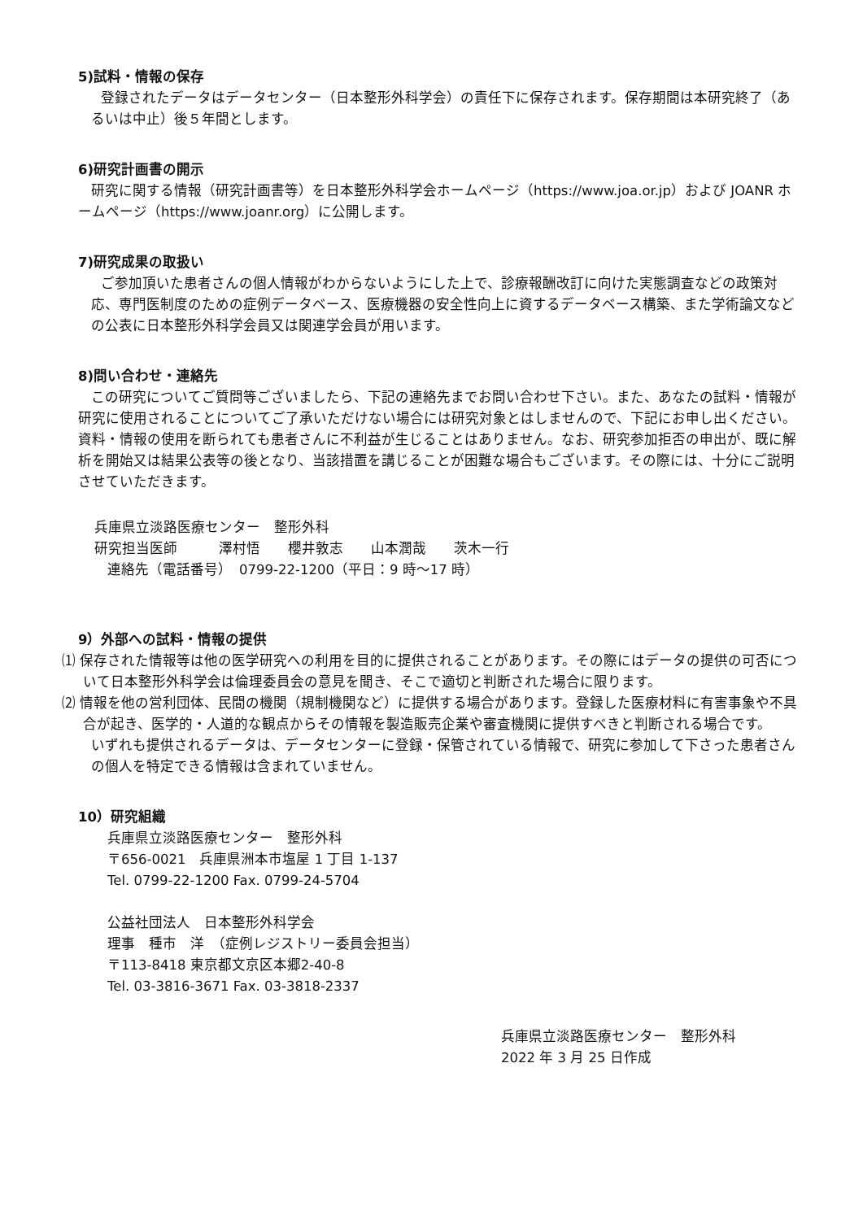5)試料・情報の保存
登録されたデータはデータセンター（日本整形外科学会）の責任下に保存されます。保存期間は本研究終了（あるいは中止）後５年間とします。
6)研究計画書の開示
研究に関する情報（研究計画書等）を日本整形外科学会ホームページ（https://www.joa.or.jp）および JOANR ホームページ（https://www.joanr.org）に公開します。
7)研究成果の取扱い
ご参加頂いた患者さんの個人情報がわからないようにした上で、診療報酬改訂に向けた実態調査などの政策対応、専門医制度のための症例データベース、医療機器の安全性向上に資するデータベース構築、また学術論文などの公表に日本整形外科学会員又は関連学会員が用います。
8)問い合わせ・連絡先
この研究についてご質問等ございましたら、下記の連絡先までお問い合わせ下さい。また、あなたの試料・情報が研究に使用されることについてご了承いただけない場合には研究対象とはしませんので、下記にお申し出ください。資料・情報の使用を断られても患者さんに不利益が生じることはありません。なお、研究参加拒否の申出が、既に解析を開始又は結果公表等の後となり、当該措置を講じることが困難な場合もございます。その際には、十分にご説明させていただきます。
兵庫県立淡路医療センター　整形外科
研究担当医師　　　澤村悟　　櫻井敦志　　山本潤哉　　茨木一行
連絡先（電話番号）　0799-22-1200（平日：9 時～17 時）
9）外部への試料・情報の提供
⑴ 保存された情報等は他の医学研究への利用を目的に提供されることがあります。その際にはデータの提供の可否について日本整形外科学会は倫理委員会の意見を聞き、そこで適切と判断された場合に限ります。
⑵ 情報を他の営利団体、民間の機関（規制機関など）に提供する場合があります。登録した医療材料に有害事象や不具合が起き、医学的・人道的な観点からその情報を製造販売企業や審査機関に提供すべきと判断される場合です。
いずれも提供されるデータは、データセンターに登録・保管されている情報で、研究に参加して下さった患者さんの個人を特定できる情報は含まれていません。
10）研究組織
兵庫県立淡路医療センター　整形外科
〒656-0021　兵庫県洲本市塩屋 1 丁目 1-137
Tel. 0799-22-1200 Fax. 0799-24-5704
公益社団法人　日本整形外科学会
理事　種市　洋　（症例レジストリー委員会担当）
〒113-8418 東京都文京区本郷2-40-8
Tel. 03-3816-3671 Fax. 03-3818-2337
兵庫県立淡路医療センター　整形外科
2022 年 3 月 25 日作成